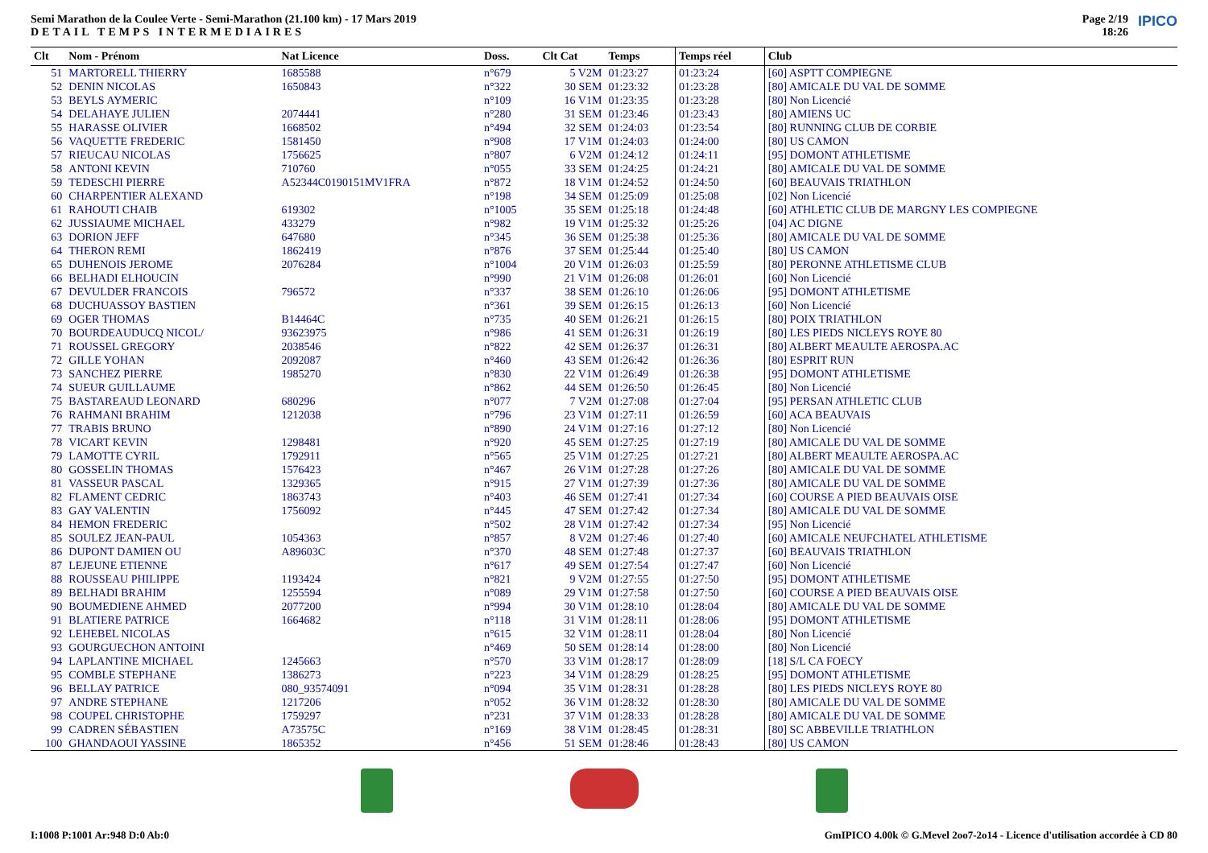Semi Marathon de la Coulee Verte - Semi-Marathon (21.100 km) - 17 Mars 2019
DETAIL TEMPS INTERMEDIAIRES
Page 2/19
18:26
IPICO
| Clt | Nom - Prénom | Nat Licence | Doss. | Clt Cat | Temps | Temps réel | Club |
| --- | --- | --- | --- | --- | --- | --- | --- |
| 51 | MARTORELL THIERRY | 1685588 | n°679 | 5 V2M | 01:23:27 | 01:23:24 | [60] ASPTT COMPIEGNE |
| 52 | DENIN NICOLAS | 1650843 | n°322 | 30 SEM | 01:23:32 | 01:23:28 | [80] AMICALE DU VAL DE SOMME |
| 53 | BEYLS AYMERIC | | n°109 | 16 V1M | 01:23:35 | 01:23:28 | [80] Non Licencié |
| 54 | DELAHAYE JULIEN | 2074441 | n°280 | 31 SEM | 01:23:46 | 01:23:43 | [80] AMIENS UC |
| 55 | HARASSE OLIVIER | 1668502 | n°494 | 32 SEM | 01:24:03 | 01:23:54 | [80] RUNNING CLUB DE CORBIE |
| 56 | VAQUETTE FREDERIC | 1581450 | n°908 | 17 V1M | 01:24:03 | 01:24:00 | [80] US CAMON |
| 57 | RIEUCAU NICOLAS | 1756625 | n°807 | 6 V2M | 01:24:12 | 01:24:11 | [95] DOMONT ATHLETISME |
| 58 | ANTONI KEVIN | 710760 | n°055 | 33 SEM | 01:24:25 | 01:24:21 | [80] AMICALE DU VAL DE SOMME |
| 59 | TEDESCHI PIERRE | A52344C0190151MV1FRA | n°872 | 18 V1M | 01:24:52 | 01:24:50 | [60] BEAUVAIS TRIATHLON |
| 60 | CHARPENTIER ALEXAND | | n°198 | 34 SEM | 01:25:09 | 01:25:08 | [02] Non Licencié |
| 61 | RAHOUTI CHAIB | 619302 | n°1005 | 35 SEM | 01:25:18 | 01:24:48 | [60] ATHLETIC CLUB DE MARGNY LES COMPIEGNE |
| 62 | JUSSIAUME MICHAEL | 433279 | n°982 | 19 V1M | 01:25:32 | 01:25:26 | [04] AC DIGNE |
| 63 | DORION JEFF | 647680 | n°345 | 36 SEM | 01:25:38 | 01:25:36 | [80] AMICALE DU VAL DE SOMME |
| 64 | THERON REMI | 1862419 | n°876 | 37 SEM | 01:25:44 | 01:25:40 | [80] US CAMON |
| 65 | DUHENOIS JEROME | 2076284 | n°1004 | 20 V1M | 01:26:03 | 01:25:59 | [80] PERONNE ATHLETISME CLUB |
| 66 | BELHADI ELHOUCIN | | n°990 | 21 V1M | 01:26:08 | 01:26:01 | [60] Non Licencié |
| 67 | DEVULDER FRANCOIS | 796572 | n°337 | 38 SEM | 01:26:10 | 01:26:06 | [95] DOMONT ATHLETISME |
| 68 | DUCHUASSOY BASTIEN | | n°361 | 39 SEM | 01:26:15 | 01:26:13 | [60] Non Licencié |
| 69 | OGER THOMAS | B14464C | n°735 | 40 SEM | 01:26:21 | 01:26:15 | [80] POIX TRIATHLON |
| 70 | BOURDEAUDUCQ NICOL/ | 93623975 | n°986 | 41 SEM | 01:26:31 | 01:26:19 | [80] LES PIEDS NICLEYS ROYE 80 |
| 71 | ROUSSEL GREGORY | 2038546 | n°822 | 42 SEM | 01:26:37 | 01:26:31 | [80] ALBERT MEAULTE AEROSPA.AC |
| 72 | GILLE YOHAN | 2092087 | n°460 | 43 SEM | 01:26:42 | 01:26:36 | [80] ESPRIT RUN |
| 73 | SANCHEZ PIERRE | 1985270 | n°830 | 22 V1M | 01:26:49 | 01:26:38 | [95] DOMONT ATHLETISME |
| 74 | SUEUR GUILLAUME | | n°862 | 44 SEM | 01:26:50 | 01:26:45 | [80] Non Licencié |
| 75 | BASTAREAUD LEONARD | 680296 | n°077 | 7 V2M | 01:27:08 | 01:27:04 | [95] PERSAN ATHLETIC CLUB |
| 76 | RAHMANI BRAHIM | 1212038 | n°796 | 23 V1M | 01:27:11 | 01:26:59 | [60] ACA BEAUVAIS |
| 77 | TRABIS BRUNO | | n°890 | 24 V1M | 01:27:16 | 01:27:12 | [80] Non Licencié |
| 78 | VICART KEVIN | 1298481 | n°920 | 45 SEM | 01:27:25 | 01:27:19 | [80] AMICALE DU VAL DE SOMME |
| 79 | LAMOTTE CYRIL | 1792911 | n°565 | 25 V1M | 01:27:25 | 01:27:21 | [80] ALBERT MEAULTE AEROSPA.AC |
| 80 | GOSSELIN THOMAS | 1576423 | n°467 | 26 V1M | 01:27:28 | 01:27:26 | [80] AMICALE DU VAL DE SOMME |
| 81 | VASSEUR PASCAL | 1329365 | n°915 | 27 V1M | 01:27:39 | 01:27:36 | [80] AMICALE DU VAL DE SOMME |
| 82 | FLAMENT CEDRIC | 1863743 | n°403 | 46 SEM | 01:27:41 | 01:27:34 | [60] COURSE A PIED BEAUVAIS OISE |
| 83 | GAY VALENTIN | 1756092 | n°445 | 47 SEM | 01:27:42 | 01:27:34 | [80] AMICALE DU VAL DE SOMME |
| 84 | HEMON FREDERIC | | n°502 | 28 V1M | 01:27:42 | 01:27:34 | [95] Non Licencié |
| 85 | SOULEZ JEAN-PAUL | 1054363 | n°857 | 8 V2M | 01:27:46 | 01:27:40 | [60] AMICALE NEUFCHATEL ATHLETISME |
| 86 | DUPONT DAMIEN OU | A89603C | n°370 | 48 SEM | 01:27:48 | 01:27:37 | [60] BEAUVAIS TRIATHLON |
| 87 | LEJEUNE ETIENNE | | n°617 | 49 SEM | 01:27:54 | 01:27:47 | [60] Non Licencié |
| 88 | ROUSSEAU PHILIPPE | 1193424 | n°821 | 9 V2M | 01:27:55 | 01:27:50 | [95] DOMONT ATHLETISME |
| 89 | BELHADI BRAHIM | 1255594 | n°089 | 29 V1M | 01:27:58 | 01:27:50 | [60] COURSE A PIED BEAUVAIS OISE |
| 90 | BOUMEDIENE AHMED | 2077200 | n°994 | 30 V1M | 01:28:10 | 01:28:04 | [80] AMICALE DU VAL DE SOMME |
| 91 | BLATIERE PATRICE | 1664682 | n°118 | 31 V1M | 01:28:11 | 01:28:06 | [95] DOMONT ATHLETISME |
| 92 | LEHEBEL NICOLAS | | n°615 | 32 V1M | 01:28:11 | 01:28:04 | [80] Non Licencié |
| 93 | GOURGUECHON ANTOINI | | n°469 | 50 SEM | 01:28:14 | 01:28:00 | [80] Non Licencié |
| 94 | LAPLANTINE MICHAEL | 1245663 | n°570 | 33 V1M | 01:28:17 | 01:28:09 | [18] S/L CA FOECY |
| 95 | COMBLE STEPHANE | 1386273 | n°223 | 34 V1M | 01:28:29 | 01:28:25 | [95] DOMONT ATHLETISME |
| 96 | BELLAY PATRICE | 080_93574091 | n°094 | 35 V1M | 01:28:31 | 01:28:28 | [80] LES PIEDS NICLEYS ROYE 80 |
| 97 | ANDRE STEPHANE | 1217206 | n°052 | 36 V1M | 01:28:32 | 01:28:30 | [80] AMICALE DU VAL DE SOMME |
| 98 | COUPEL CHRISTOPHE | 1759297 | n°231 | 37 V1M | 01:28:33 | 01:28:28 | [80] AMICALE DU VAL DE SOMME |
| 99 | CADREN SÉBASTIEN | A73575C | n°169 | 38 V1M | 01:28:45 | 01:28:31 | [80] SC ABBEVILLE TRIATHLON |
| 100 | GHANDAOUI YASSINE | 1865352 | n°456 | 51 SEM | 01:28:46 | 01:28:43 | [80] US CAMON |
I:1008 P:1001 Ar:948 D:0 Ab:0 GmIPICO 4.00k © G.Mevel 2oo7-2o14 - Licence d'utilisation accordée à CD 80